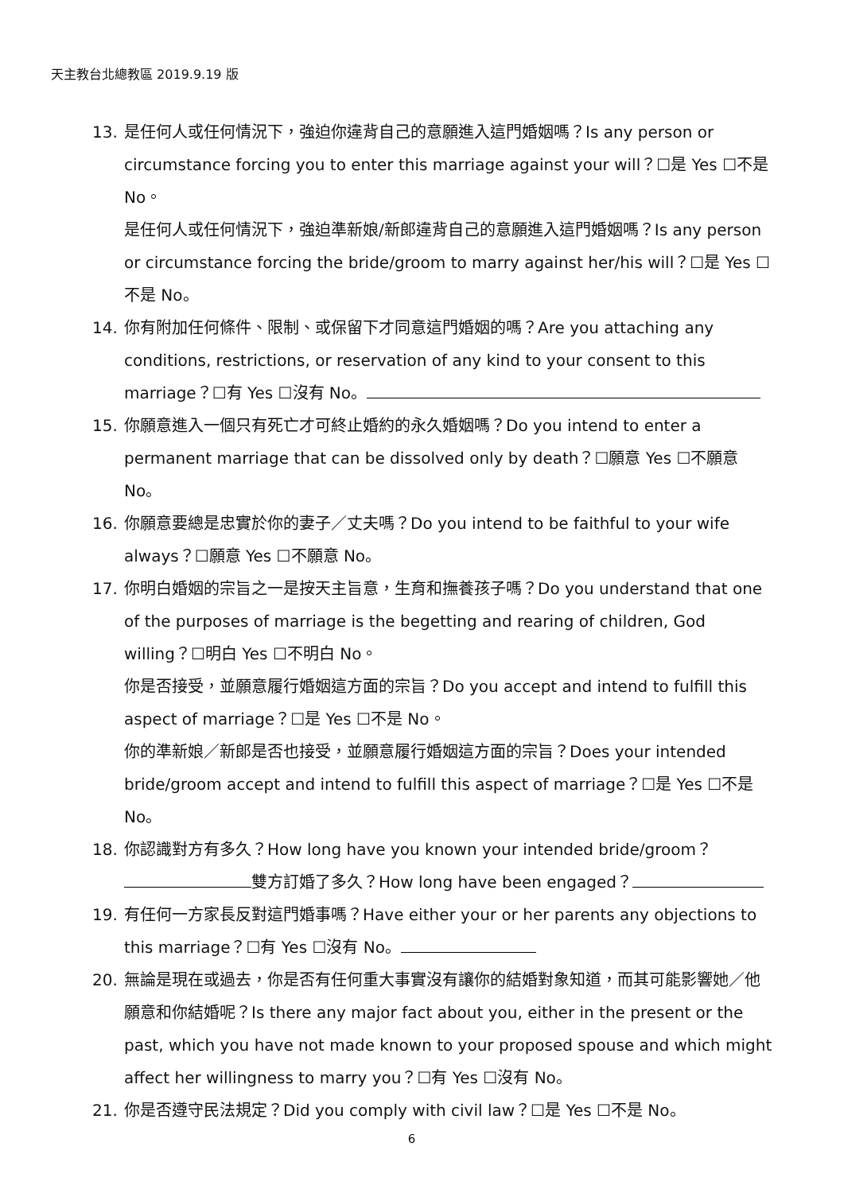天主教台北總教區 2019.9.19 版
13. 是任何人或任何情況下，強迫你違背自己的意願進入這門婚姻嗎？Is any person or circumstance forcing you to enter this marriage against your will？☐是 Yes ☐不是 No。
是任何人或任何情況下，強迫準新娘/新郎違背自己的意願進入這門婚姻嗎？Is any person or circumstance forcing the bride/groom to marry against her/his will？☐是 Yes ☐不是 No。
14. 你有附加任何條件、限制、或保留下才同意這門婚姻的嗎？Are you attaching any conditions, restrictions, or reservation of any kind to your consent to this marriage？☐有 Yes ☐沒有 No。
15. 你願意進入一個只有死亡才可終止婚約的永久婚姻嗎？Do you intend to enter a permanent marriage that can be dissolved only by death？☐願意 Yes ☐不願意 No。
16. 你願意要總是忠實於你的妻子／丈夫嗎？Do you intend to be faithful to your wife always？☐願意 Yes ☐不願意 No。
17. 你明白婚姻的宗旨之一是按天主旨意，生育和撫養孩子嗎？Do you understand that one of the purposes of marriage is the begetting and rearing of children, God willing？☐明白 Yes ☐不明白 No。
你是否接受，並願意履行婚姻這方面的宗旨？Do you accept and intend to fulfill this aspect of marriage？☐是 Yes ☐不是 No。
你的準新娘／新郎是否也接受，並願意履行婚姻這方面的宗旨？Does your intended bride/groom accept and intend to fulfill this aspect of marriage？☐是 Yes ☐不是 No。
18. 你認識對方有多久？How long have you known your intended bride/groom？
雙方訂婚了多久？How long have been engaged？
19. 有任何一方家長反對這門婚事嗎？Have either your or her parents any objections to this marriage？☐有 Yes ☐沒有 No。
20. 無論是現在或過去，你是否有任何重大事實沒有讓你的結婚對象知道，而其可能影響她／他願意和你結婚呢？Is there any major fact about you, either in the present or the past, which you have not made known to your proposed spouse and which might affect her willingness to marry you？☐有 Yes ☐沒有 No。
21. 你是否遵守民法規定？Did you comply with civil law？☐是 Yes ☐不是 No。
6